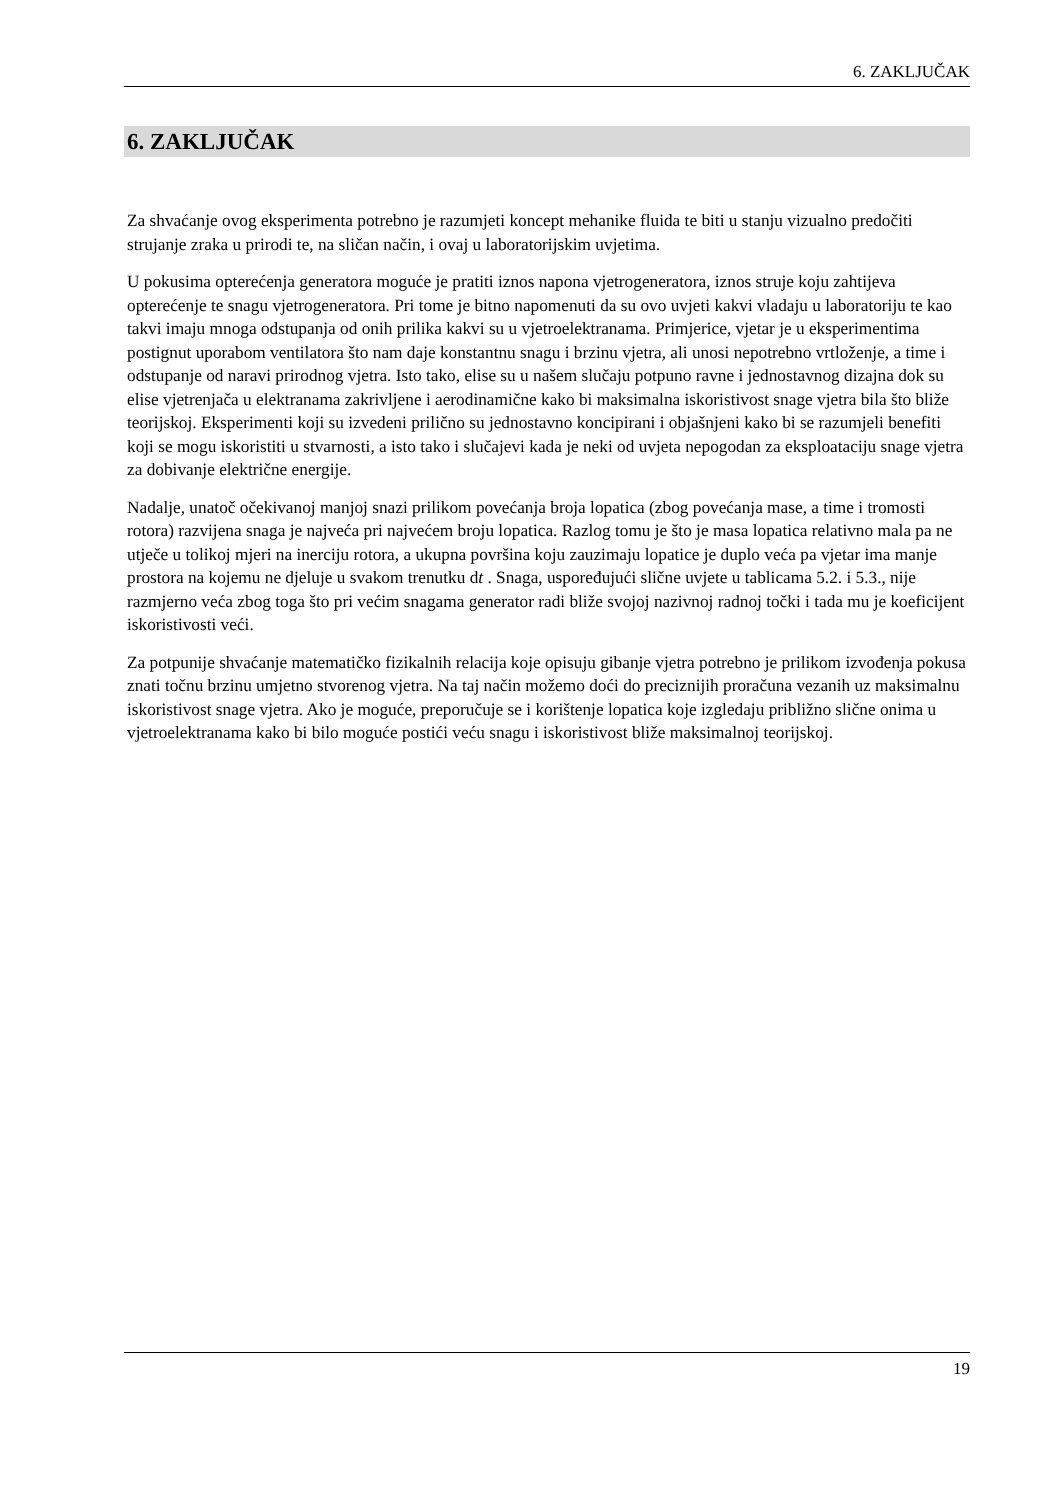6. ZAKLJUČAK
6. ZAKLJUČAK
Za shvaćanje ovog eksperimenta potrebno je razumjeti koncept mehanike fluida te biti u stanju vizualno predočiti strujanje zraka u prirodi te, na sličan način, i ovaj u laboratorijskim uvjetima.
U pokusima opterećenja generatora moguće je pratiti iznos napona vjetrogeneratora, iznos struje koju zahtijeva opterećenje te snagu vjetrogeneratora. Pri tome je bitno napomenuti da su ovo uvjeti kakvi vladaju u laboratoriju te kao takvi imaju mnoga odstupanja od onih prilika kakvi su u vjetroelektranama. Primjerice, vjetar je u eksperimentima postignut uporabom ventilatora što nam daje konstantnu snagu i brzinu vjetra, ali unosi nepotrebno vrtloženje, a time i odstupanje od naravi prirodnog vjetra. Isto tako, elise su u našem slučaju potpuno ravne i jednostavnog dizajna dok su elise vjetrenjača u elektranama zakrivljene i aerodinamične kako bi maksimalna iskoristivost snage vjetra bila što bliže teorijskoj. Eksperimenti koji su izvedeni prilično su jednostavno koncipirani i objašnjeni kako bi se razumjeli benefiti koji se mogu iskoristiti u stvarnosti, a isto tako i slučajevi kada je neki od uvjeta nepogodan za eksploataciju snage vjetra za dobivanje električne energije.
Nadalje, unatoč očekivanoj manjoj snazi prilikom povećanja broja lopatica (zbog povećanja mase, a time i tromosti rotora) razvijena snaga je najveća pri najvećem broju lopatica. Razlog tomu je što je masa lopatica relativno mala pa ne utječe u tolikoj mjeri na inerciju rotora, a ukupna površina koju zauzimaju lopatice je duplo veća pa vjetar ima manje prostora na kojemu ne djeluje u svakom trenutku dt . Snaga, uspoređujući slične uvjete u tablicama 5.2. i 5.3., nije razmjerno veća zbog toga što pri većim snagama generator radi bliže svojoj nazivnoj radnoj točki i tada mu je koeficijent iskoristivosti veći.
Za potpunije shvaćanje matematičko fizikalnih relacija koje opisuju gibanje vjetra potrebno je prilikom izvođenja pokusa znati točnu brzinu umjetno stvorenog vjetra. Na taj način možemo doći do preciznijih proračuna vezanih uz maksimalnu iskoristivost snage vjetra. Ako je moguće, preporučuje se i korištenje lopatica koje izgledaju približno slične onima u vjetroelektranama kako bi bilo moguće postići veću snagu i iskoristivost bliže maksimalnoj teorijskoj.
19